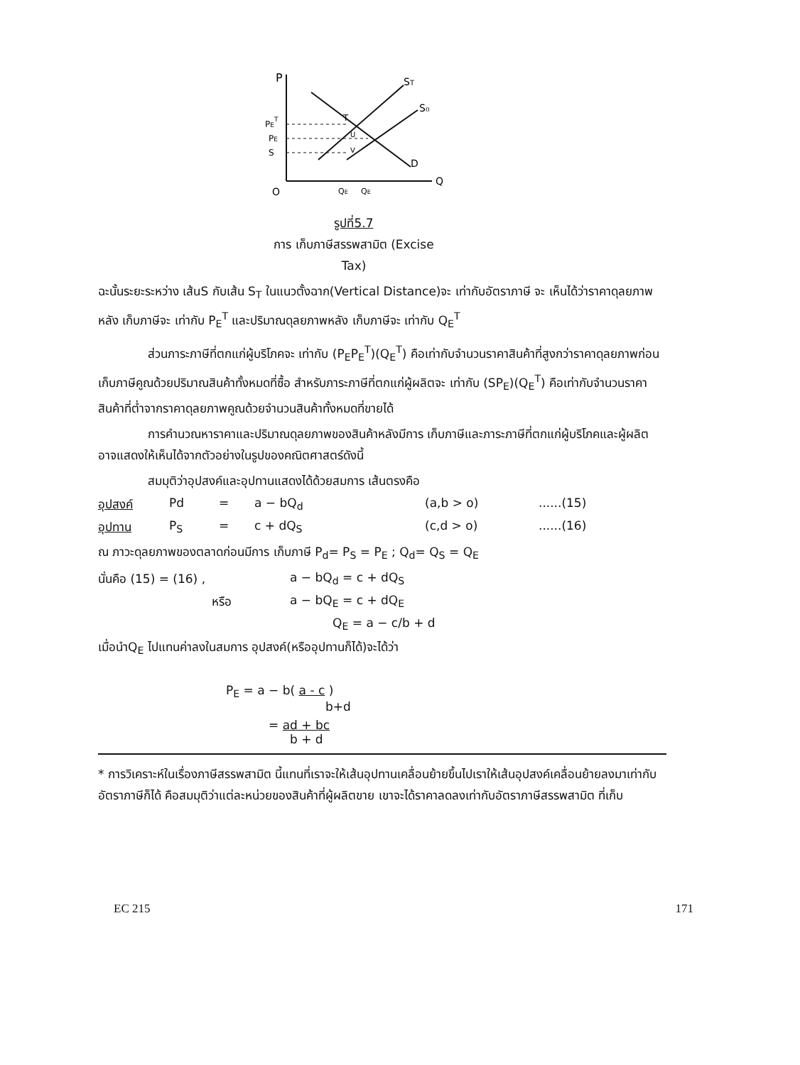P
ST
S₀
D
Q
O
PET
PE
S
T
U
V
QE
QE
รูปที่5.7
การ เก็บภาษีสรรพสามิต (Excise Tax)
ฉะนั้นระยะระหว่าง เส้นS กับเส้น S<sub>T</sub> ในแนวตั้งฉาก(Vertical Distance)จะ เท่ากับอัตราภาษี จะ เห็นได้ว่าราคาดุลยภาพหลัง เก็บภาษีจะ เท่ากับ P<sub>E</sub><sup>T</sup> และปริมาณดุลยภาพหลัง เก็บภาษีจะ เท่ากับ Q<sub>E</sub><sup>T</sup>
ส่วนภาระภาษีที่ตกแก่ผู้บริโภคจะ เท่ากับ (P<sub>E</sub>P<sub>E</sub><sup>T</sup>)(Q<sub>E</sub><sup>T</sup>) คือเท่ากับจำนวนราคาสินค้าที่สูงกว่าราคาดุลยภาพก่อน เก็บภาษีคูณด้วยปริมาณสินค้าทั้งหมดที่ซื้อ สำหรับภาระภาษีที่ตกแก่ผู้ผลิตจะ เท่ากับ (SP<sub>E</sub>)(Q<sub>E</sub><sup>T</sup>) คือเท่ากับจำนวนราคาสินค้าที่ต่ำจากราคาดุลยภาพคูณด้วยจำนวนสินค้าทั้งหมดที่ขายได้
การคำนวณหาราคาและปริมาณดุลยภาพของสินค้าหลังมีการ เก็บภาษีและภาระภาษีที่ตกแก่ผู้บริโภคและผู้ผลิตอาจแสดงให้เห็นได้จากตัวอย่างในรูปของคณิตศาสตร์ดังนี้
สมมุติว่าอุปสงค์และอุปทานแสดงได้ด้วยสมการ เส้นตรงคือ
อุปสงค์ Pd = a − bQ<sub>d</sub> (a,b > o)......(15)
อุปทาน P<sub>S</sub> = c + dQ<sub>S</sub> (c,d > o)......(16)
ณ ภาวะดุลยภาพของตลาดก่อนมีการ เก็บภาษี P<sub>d</sub>= P<sub>S</sub> = P<sub>E</sub> ; Q<sub>d</sub>= Q<sub>S</sub> = Q<sub>E</sub>
นั่นคือ (15) = (16) , a − bQ<sub>d</sub> = c + dQ<sub>S</sub>
หรือ a − bQ<sub>E</sub> = c + dQ<sub>E</sub>
Q<sub>E</sub> = a − c/b + d
เมื่อนำQ<sub>E</sub> ไปแทนค่าลงในสมการ อุปสงค์(หรืออุปทานก็ได้)จะได้ว่า
P<sub>E</sub> = a − b( a - c )
b+d
= ad + bc
b + d
* การวิเคราะห์ในเรื่องภาษีสรรพสามิต นี้แทนที่เราจะให้เส้นอุปทานเคลื่อนย้ายขึ้นไปเราให้เส้นอุปสงค์เคลื่อนย้ายลงมาเท่ากับอัตราภาษีก็ได้ คือสมมุติว่าแต่ละหน่วยของสินค้าที่ผู้ผลิตขาย เขาจะได้ราคาลดลงเท่ากับอัตราภาษีสรรพสามิต ที่เก็บ
EC 215 171